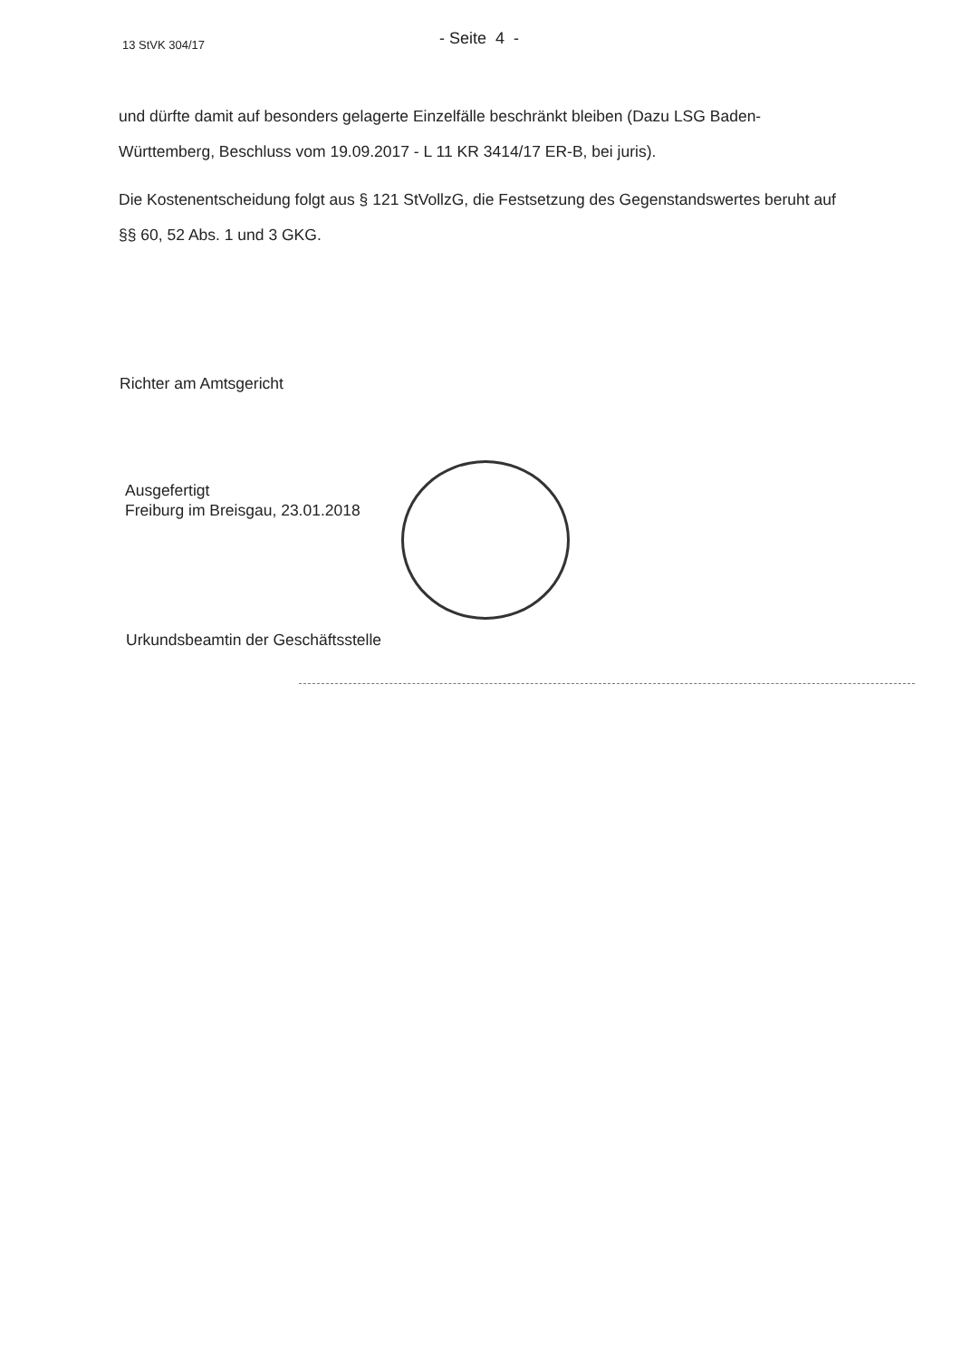13 StVK 304/17
- Seite 4 -
und dürfte damit auf besonders gelagerte Einzelfälle beschränkt bleiben (Dazu LSG Baden-Württemberg, Beschluss vom 19.09.2017 - L 11 KR 3414/17 ER-B, bei juris).
Die Kostenentscheidung folgt aus § 121 StVollzG, die Festsetzung des Gegenstandswertes beruht auf §§ 60, 52 Abs. 1 und 3 GKG.
Richter am Amtsgericht
Ausgefertigt
Freiburg im Breisgau, 23.01.2018
Urkundsbeamtin der Geschäftsstelle